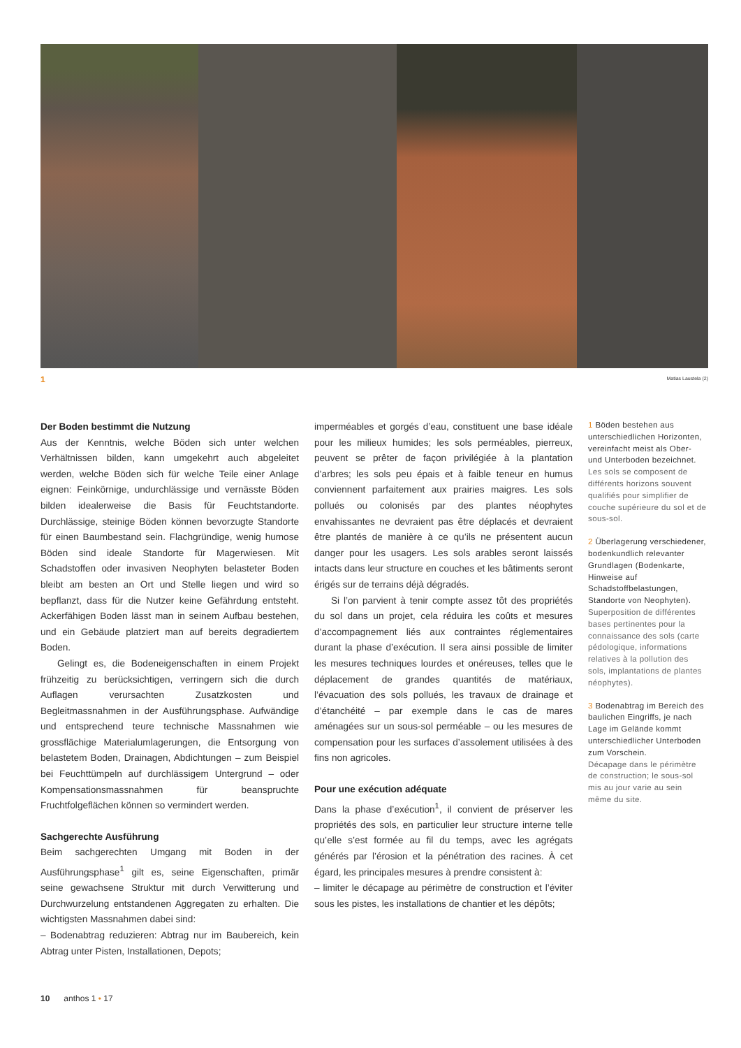1 Matias Laustela (2)
Der Boden bestimmt die Nutzung
Aus der Kenntnis, welche Böden sich unter welchen Verhältnissen bilden, kann umgekehrt auch abgeleitet werden, welche Böden sich für welche Teile einer Anlage eignen: Feinkörnige, undurchlässige und vernässte Böden bilden idealerweise die Basis für Feuchtstandorte. Durchlässige, steinige Böden können bevorzugte Standorte für einen Baumbestand sein. Flachgründige, wenig humose Böden sind ideale Standorte für Magerwiesen. Mit Schadstoffen oder invasiven Neophyten belasteter Boden bleibt am besten an Ort und Stelle liegen und wird so bepflanzt, dass für die Nutzer keine Gefährdung entsteht. Ackerfähigen Boden lässt man in seinem Aufbau bestehen, und ein Gebäude platziert man auf bereits degradiertem Boden.
Gelingt es, die Bodeneigenschaften in einem Projekt frühzeitig zu berücksichtigen, verringern sich die durch Auflagen verursachten Zusatzkosten und Begleitmassnahmen in der Ausführungsphase. Aufwändige und entsprechend teure technische Massnahmen wie grossflächige Materialumlagerungen, die Entsorgung von belastetem Boden, Drainagen, Abdichtungen – zum Beispiel bei Feuchttümpeln auf durchlässigem Untergrund – oder Kompensationsmassnahmen für beanspruchte Fruchtfolgeflächen können so vermindert werden.
Sachgerechte Ausführung
Beim sachgerechten Umgang mit Boden in der Ausführungsphase<sup>1</sup> gilt es, seine Eigenschaften, primär seine gewachsene Struktur mit durch Verwitterung und Durchwurzelung entstandenen Aggregaten zu erhalten. Die wichtigsten Massnahmen dabei sind:
– Bodenabtrag reduzieren: Abtrag nur im Baubereich, kein Abtrag unter Pisten, Installationen, Depots;
imperméables et gorgés d’eau, constituent une base idéale pour les milieux humides; les sols perméables, pierreux, peuvent se prêter de façon privilégiée à la plantation d’arbres; les sols peu épais et à faible teneur en humus conviennent parfaitement aux prairies maigres. Les sols pollués ou colonisés par des plantes néophytes envahissantes ne devraient pas être déplacés et devraient être plantés de manière à ce qu’ils ne présentent aucun danger pour les usagers. Les sols arables seront laissés intacts dans leur structure en couches et les bâtiments seront érigés sur de terrains déjà dégradés.
Si l’on parvient à tenir compte assez tôt des propriétés du sol dans un projet, cela réduira les coûts et mesures d’accompagnement liés aux contraintes réglementaires durant la phase d’exécution. Il sera ainsi possible de limiter les mesures techniques lourdes et onéreuses, telles que le déplacement de grandes quantités de matériaux, l’évacuation des sols pollués, les travaux de drainage et d’étanchéité – par exemple dans le cas de mares aménagées sur un sous-sol perméable – ou les mesures de compensation pour les surfaces d’assolement utilisées à des fins non agricoles.
Pour une exécution adéquate
Dans la phase d’exécution<sup>1</sup>, il convient de préserver les propriétés des sols, en particulier leur structure interne telle qu’elle s’est formée au fil du temps, avec les agrégats générés par l’érosion et la pénétration des racines. À cet égard, les principales mesures à prendre consistent à:
– limiter le décapage au périmètre de construction et l’éviter sous les pistes, les installations de chantier et les dépôts;
1 Böden bestehen aus unterschiedlichen Horizonten, vereinfacht meist als Ober- und Unterboden bezeichnet.
Les sols se composent de différents horizons souvent qualifiés pour simplifier de couche supérieure du sol et de sous-sol.
2 Überlagerung verschiedener, bodenkundlich relevanter Grundlagen (Bodenkarte, Hinweise auf Schadstoffbelastungen, Standorte von Neophyten).
Superposition de différentes bases pertinentes pour la connaissance des sols (carte pédologique, informations relatives à la pollution des sols, implantations de plantes néophytes).
3 Bodenabtrag im Bereich des baulichen Eingriffs, je nach Lage im Gelände kommt unterschiedlicher Unterboden zum Vorschein.
Décapage dans le périmètre de construction; le sous-sol mis au jour varie au sein même du site.
10 anthos 1 • 17